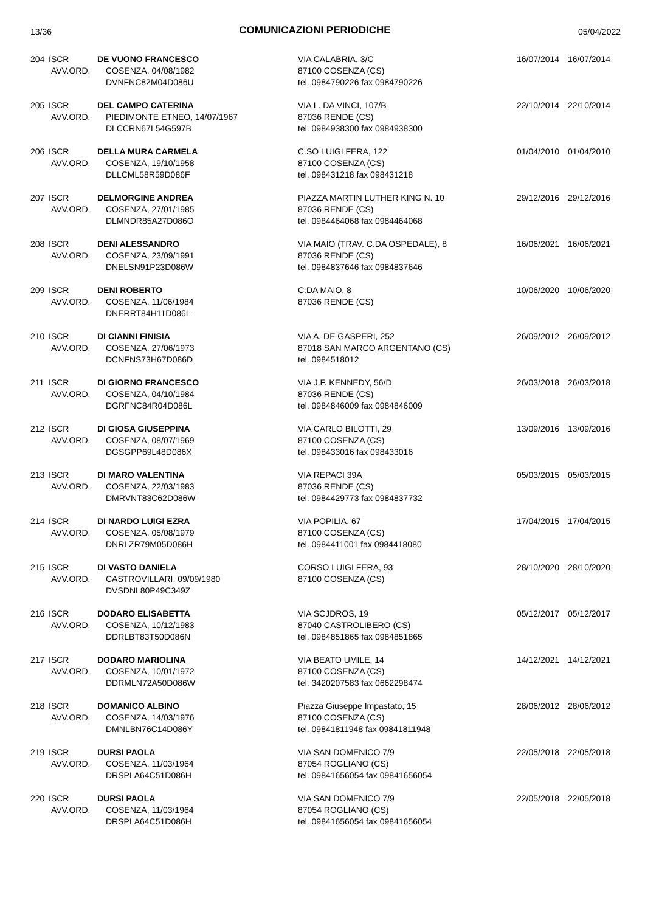13/36
COMUNICAZIONI PERIODICHE
05/04/2022
| 204 | ISCR AVV.ORD. | DE VUONO FRANCESCO COSENZA, 04/08/1982 DVNFNC82M04D086U | VIA CALABRIA, 3/C 87100 COSENZA (CS) tel. 0984790226 fax 0984790226 | 16/07/2014 | 16/07/2014 |
| 205 | ISCR AVV.ORD. | DEL CAMPO CATERINA PIEDIMONTE ETNEO, 14/07/1967 DLCCRN67L54G597B | VIA L. DA VINCI, 107/B 87036 RENDE (CS) tel. 0984938300 fax 0984938300 | 22/10/2014 | 22/10/2014 |
| 206 | ISCR AVV.ORD. | DELLA MURA CARMELA COSENZA, 19/10/1958 DLLCML58R59D086F | C.SO LUIGI FERA, 122 87100 COSENZA (CS) tel. 098431218 fax 098431218 | 01/04/2010 | 01/04/2010 |
| 207 | ISCR AVV.ORD. | DELMORGINE ANDREA COSENZA, 27/01/1985 DLMNDR85A27D086O | PIAZZA MARTIN LUTHER KING N. 10 87036 RENDE (CS) tel. 0984464068 fax 0984464068 | 29/12/2016 | 29/12/2016 |
| 208 | ISCR AVV.ORD. | DENI ALESSANDRO COSENZA, 23/09/1991 DNELSN91P23D086W | VIA MAIO (TRAV. C.DA OSPEDALE), 8 87036 RENDE (CS) tel. 0984837646 fax 0984837646 | 16/06/2021 | 16/06/2021 |
| 209 | ISCR AVV.ORD. | DENI ROBERTO COSENZA, 11/06/1984 DNERRT84H11D086L | C.DA MAIO, 8 87036 RENDE (CS) | 10/06/2020 | 10/06/2020 |
| 210 | ISCR AVV.ORD. | DI CIANNI FINISIA COSENZA, 27/06/1973 DCNFNS73H67D086D | VIA A. DE GASPERI, 252 87018 SAN MARCO ARGENTANO (CS) tel. 0984518012 | 26/09/2012 | 26/09/2012 |
| 211 | ISCR AVV.ORD. | DI GIORNO FRANCESCO COSENZA, 04/10/1984 DGRFNC84R04D086L | VIA J.F. KENNEDY, 56/D 87036 RENDE (CS) tel. 0984846009 fax 0984846009 | 26/03/2018 | 26/03/2018 |
| 212 | ISCR AVV.ORD. | DI GIOSA GIUSEPPINA COSENZA, 08/07/1969 DGSGPP69L48D086X | VIA CARLO BILOTTI, 29 87100 COSENZA (CS) tel. 098433016 fax 098433016 | 13/09/2016 | 13/09/2016 |
| 213 | ISCR AVV.ORD. | DI MARO VALENTINA COSENZA, 22/03/1983 DMRVNT83C62D086W | VIA REPACI 39A 87036 RENDE (CS) tel. 0984429773 fax 0984837732 | 05/03/2015 | 05/03/2015 |
| 214 | ISCR AVV.ORD. | DI NARDO LUIGI EZRA COSENZA, 05/08/1979 DNRLZR79M05D086H | VIA POPILIA, 67 87100 COSENZA (CS) tel. 0984411001 fax 0984418080 | 17/04/2015 | 17/04/2015 |
| 215 | ISCR AVV.ORD. | DI VASTO DANIELA CASTROVILLARI, 09/09/1980 DVSDNL80P49C349Z | CORSO LUIGI FERA, 93 87100 COSENZA (CS) | 28/10/2020 | 28/10/2020 |
| 216 | ISCR AVV.ORD. | DODARO ELISABETTA COSENZA, 10/12/1983 DDRLBT83T50D086N | VIA SCJDROS, 19 87040 CASTROLIBERO (CS) tel. 0984851865 fax 0984851865 | 05/12/2017 | 05/12/2017 |
| 217 | ISCR AVV.ORD. | DODARO MARIOLINA COSENZA, 10/01/1972 DDRMLN72A50D086W | VIA BEATO UMILE, 14 87100 COSENZA (CS) tel. 3420207583 fax 0662298474 | 14/12/2021 | 14/12/2021 |
| 218 | ISCR AVV.ORD. | DOMANICO ALBINO COSENZA, 14/03/1976 DMNLBN76C14D086Y | Piazza Giuseppe Impastato, 15 87100 COSENZA (CS) tel. 09841811948 fax 09841811948 | 28/06/2012 | 28/06/2012 |
| 219 | ISCR AVV.ORD. | DURSI PAOLA COSENZA, 11/03/1964 DRSPLA64C51D086H | VIA SAN DOMENICO 7/9 87054 ROGLIANO (CS) tel. 09841656054 fax 09841656054 | 22/05/2018 | 22/05/2018 |
| 220 | ISCR AVV.ORD. | DURSI PAOLA COSENZA, 11/03/1964 DRSPLA64C51D086H | VIA SAN DOMENICO 7/9 87054 ROGLIANO (CS) tel. 09841656054 fax 09841656054 | 22/05/2018 | 22/05/2018 |